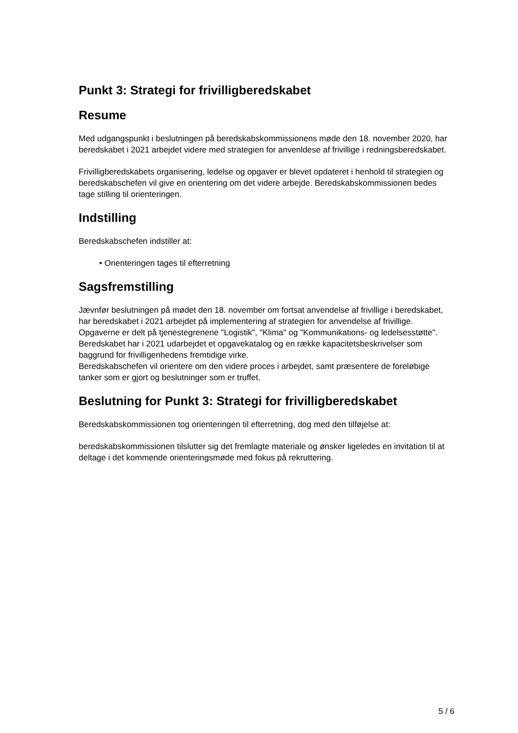Punkt 3: Strategi for frivilligberedskabet
Resume
Med udgangspunkt i beslutningen på beredskabskommissionens møde den 18. november 2020, har beredskabet i 2021 arbejdet videre med strategien for anvenldese af frivillige i redningsberedskabet.
Frivilligberedskabets organisering, ledelse og opgaver er blevet opdateret i henhold til strategien og beredskabschefen vil give en orientering om det videre arbejde. Beredskabskommissionen bedes tage stilling til orienteringen.
Indstilling
Beredskabschefen indstiller at:
• Orienteringen tages til efterretning
Sagsfremstilling
Jævnfør beslutningen på mødet den 18. november om fortsat anvendelse af frivillige i beredskabet, har beredskabet i 2021 arbejdet på implementering af strategien for anvendelse af frivillige. Opgaverne er delt på tjenestegrenene "Logistik", "Klima" og "Kommunikations- og ledelsesstøtte".
Beredskabet har i 2021 udarbejdet et opgavekatalog og en række kapacitetsbeskrivelser som baggrund for frivilligenhedens fremtidige virke.
Beredskabschefen vil orientere om den videre proces i arbejdet, samt præsentere de foreløbige tanker som er gjort og beslutninger som er truffet.
Beslutning for Punkt 3: Strategi for frivilligberedskabet
Beredskabskommissionen tog orienteringen til efterretning, dog med den tilføjelse at:
beredskabskommissionen tilslutter sig det fremlagte materiale og ønsker ligeledes en invitation til at deltage i det kommende orienteringsmøde med fokus på rekruttering.
5 / 6